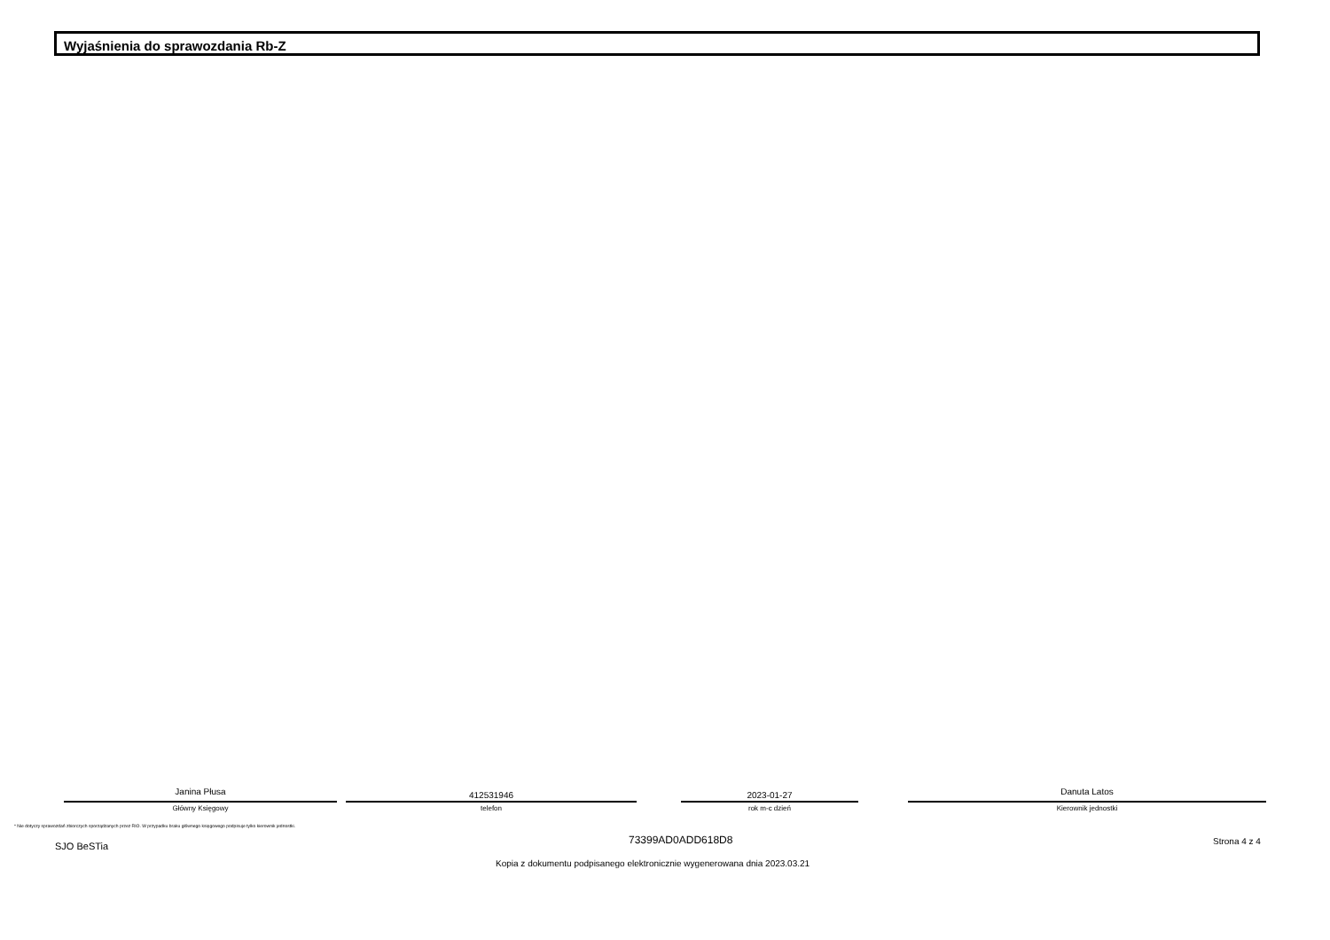Wyjaśnienia do sprawozdania Rb-Z
Janina Płusa
Główny Księgowy
412531946
telefon
2023-01-27
rok m-c dzień
Danuta Latos
Kierownik jednostki
* Nie dotyczy sprawozdań zbiorczych sporządzanych przez RIO. W przypadku braku głównego księgowego podpisuje tylko kierownik jednostki.
73399AD0ADD618D8
SJO BeSTia Strona 4 z 4
Kopia z dokumentu podpisanego elektronicznie wygenerowana dnia 2023.03.21